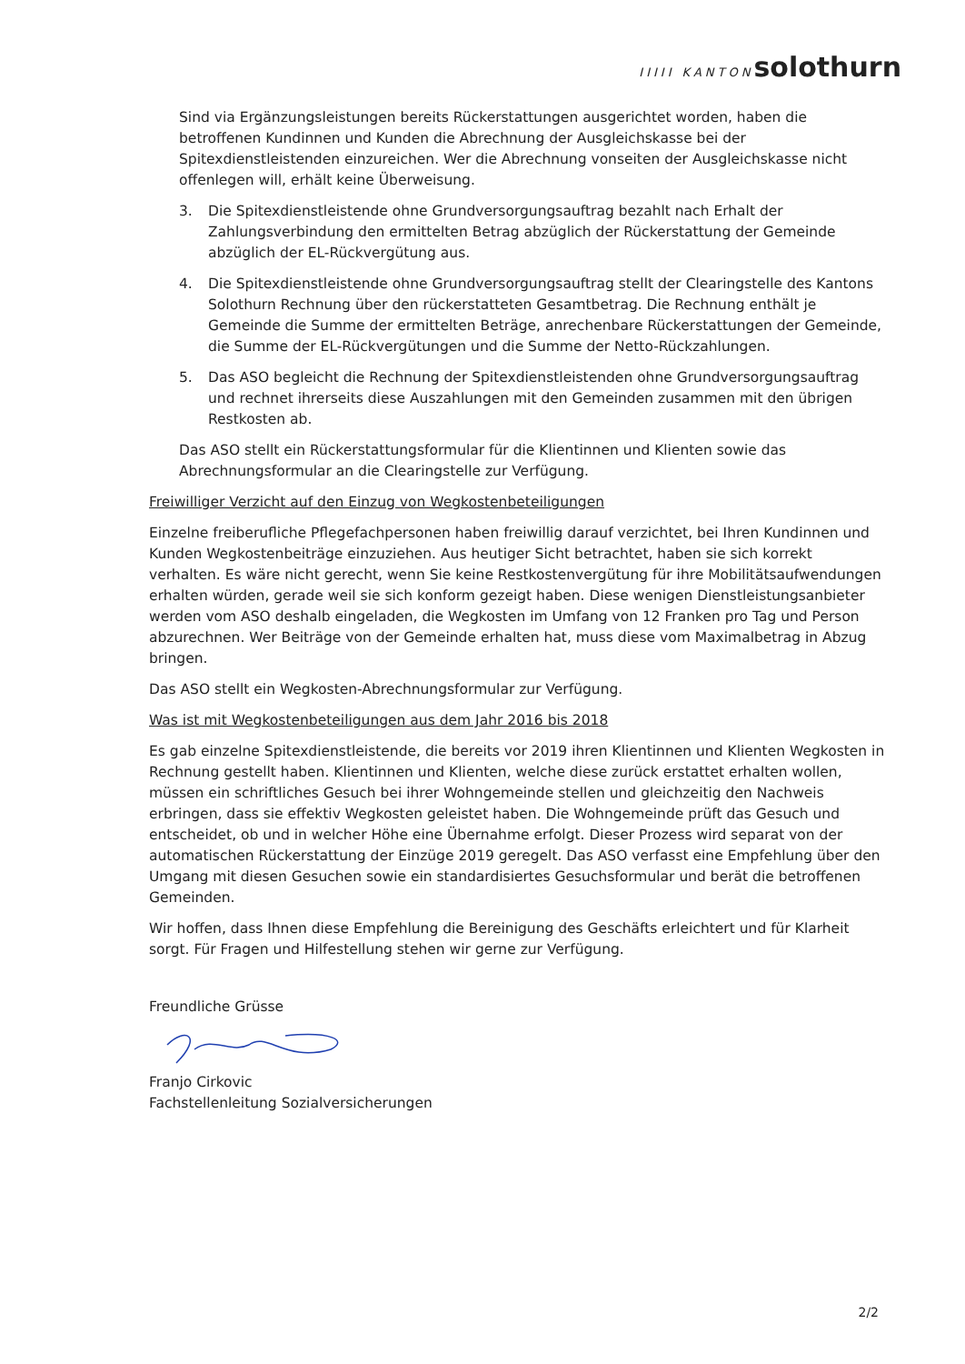IIIII KANTON solothurn
Sind via Ergänzungsleistungen bereits Rückerstattungen ausgerichtet worden, haben die betroffenen Kundinnen und Kunden die Abrechnung der Ausgleichskasse bei der Spitexdienstleistenden einzureichen. Wer die Abrechnung vonseiten der Ausgleichskasse nicht offenlegen will, erhält keine Überweisung.
3. Die Spitexdienstleistende ohne Grundversorgungsauftrag bezahlt nach Erhalt der Zahlungsverbindung den ermittelten Betrag abzüglich der Rückerstattung der Gemeinde abzüglich der EL-Rückvergütung aus.
4. Die Spitexdienstleistende ohne Grundversorgungsauftrag stellt der Clearingstelle des Kantons Solothurn Rechnung über den rückerstatteten Gesamtbetrag. Die Rechnung enthält je Gemeinde die Summe der ermittelten Beträge, anrechenbare Rückerstattungen der Gemeinde, die Summe der EL-Rückvergütungen und die Summe der Netto-Rückzahlungen.
5. Das ASO begleicht die Rechnung der Spitexdienstleistenden ohne Grundversorgungsauftrag und rechnet ihrerseits diese Auszahlungen mit den Gemeinden zusammen mit den übrigen Restkosten ab.
Das ASO stellt ein Rückerstattungsformular für die Klientinnen und Klienten sowie das Abrechnungsformular an die Clearingstelle zur Verfügung.
Freiwilliger Verzicht auf den Einzug von Wegkostenbeteiligungen
Einzelne freiberufliche Pflegefachpersonen haben freiwillig darauf verzichtet, bei Ihren Kundinnen und Kunden Wegkostenbeiträge einzuziehen. Aus heutiger Sicht betrachtet, haben sie sich korrekt verhalten. Es wäre nicht gerecht, wenn Sie keine Restkostenvergütung für ihre Mobilitätsaufwendungen erhalten würden, gerade weil sie sich konform gezeigt haben. Diese wenigen Dienstleistungsanbieter werden vom ASO deshalb eingeladen, die Wegkosten im Umfang von 12 Franken pro Tag und Person abzurechnen. Wer Beiträge von der Gemeinde erhalten hat, muss diese vom Maximalbetrag in Abzug bringen.
Das ASO stellt ein Wegkosten-Abrechnungsformular zur Verfügung.
Was ist mit Wegkostenbeteiligungen aus dem Jahr 2016 bis 2018
Es gab einzelne Spitexdienstleistende, die bereits vor 2019 ihren Klientinnen und Klienten Wegkosten in Rechnung gestellt haben. Klientinnen und Klienten, welche diese zurück erstattet erhalten wollen, müssen ein schriftliches Gesuch bei ihrer Wohngemeinde stellen und gleichzeitig den Nachweis erbringen, dass sie effektiv Wegkosten geleistet haben. Die Wohngemeinde prüft das Gesuch und entscheidet, ob und in welcher Höhe eine Übernahme erfolgt. Dieser Prozess wird separat von der automatischen Rückerstattung der Einzüge 2019 geregelt. Das ASO verfasst eine Empfehlung über den Umgang mit diesen Gesuchen sowie ein standardisiertes Gesuchsformular und berät die betroffenen Gemeinden.
Wir hoffen, dass Ihnen diese Empfehlung die Bereinigung des Geschäfts erleichtert und für Klarheit sorgt. Für Fragen und Hilfestellung stehen wir gerne zur Verfügung.
Freundliche Grüsse
Franjo Cirkovic
Fachstellenleitung Sozialversicherungen
2/2